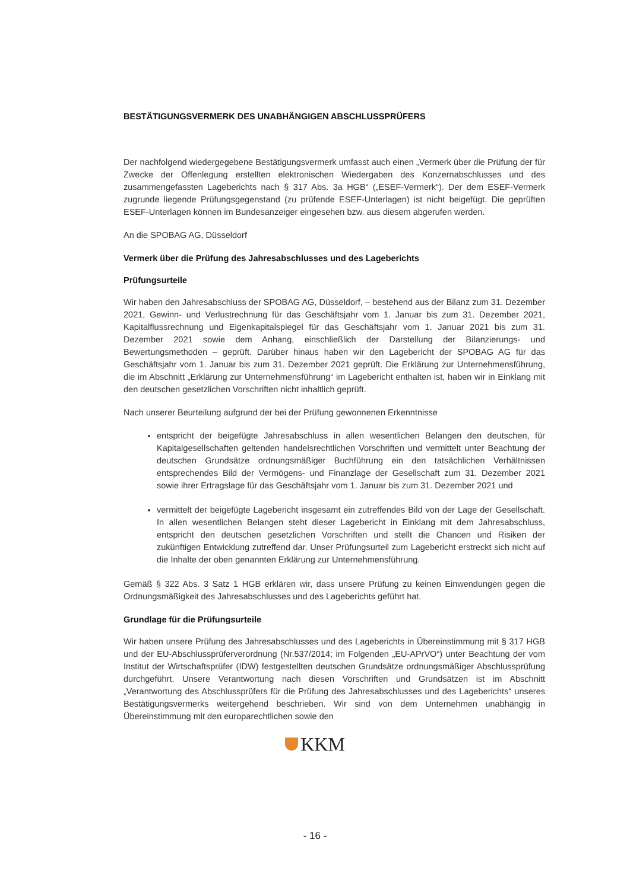BESTÄTIGUNGSVERMERK DES UNABHÄNGIGEN ABSCHLUSSPRÜFERS
Der nachfolgend wiedergegebene Bestätigungsvermerk umfasst auch einen „Vermerk über die Prüfung der für Zwecke der Offenlegung erstellten elektronischen Wiedergaben des Konzernabschlusses und des zusammengefassten Lageberichts nach § 317 Abs. 3a HGB“ („ESEF-Vermerk“). Der dem ESEF-Vermerk zugrunde liegende Prüfungsgegenstand (zu prüfende ESEF-Unterlagen) ist nicht beigefügt. Die geprüften ESEF-Unterlagen können im Bundesanzeiger eingesehen bzw. aus diesem abgerufen werden.
An die SPOBAG AG, Düsseldorf
Vermerk über die Prüfung des Jahresabschlusses und des Lageberichts
Prüfungsurteile
Wir haben den Jahresabschluss der SPOBAG AG, Düsseldorf, – bestehend aus der Bilanz zum 31. Dezember 2021, Gewinn- und Verlustrechnung für das Geschäftsjahr vom 1. Januar bis zum 31. Dezember 2021, Kapitalflussrechnung und Eigenkapitalspiegel für das Geschäftsjahr vom 1. Januar 2021 bis zum 31. Dezember 2021 sowie dem Anhang, einschließlich der Darstellung der Bilanzierungs- und Bewertungsmethoden – geprüft. Darüber hinaus haben wir den Lagebericht der SPOBAG AG für das Geschäftsjahr vom 1. Januar bis zum 31. Dezember 2021 geprüft. Die Erklärung zur Unternehmensführung, die im Abschnitt „Erklärung zur Unternehmensführung“ im Lagebericht enthalten ist, haben wir in Einklang mit den deutschen gesetzlichen Vorschriften nicht inhaltlich geprüft.
Nach unserer Beurteilung aufgrund der bei der Prüfung gewonnenen Erkenntnisse
entspricht der beigefügte Jahresabschluss in allen wesentlichen Belangen den deutschen, für Kapitalgesellschaften geltenden handelsrechtlichen Vorschriften und vermittelt unter Beachtung der deutschen Grundsätze ordnungsmäßiger Buchführung ein den tatsächlichen Verhältnissen entsprechendes Bild der Vermögens- und Finanzlage der Gesellschaft zum 31. Dezember 2021 sowie ihrer Ertragslage für das Geschäftsjahr vom 1. Januar bis zum 31. Dezember 2021 und
vermittelt der beigefügte Lagebericht insgesamt ein zutreffendes Bild von der Lage der Gesellschaft. In allen wesentlichen Belangen steht dieser Lagebericht in Einklang mit dem Jahresabschluss, entspricht den deutschen gesetzlichen Vorschriften und stellt die Chancen und Risiken der zukünftigen Entwicklung zutreffend dar. Unser Prüfungsurteil zum Lagebericht erstreckt sich nicht auf die Inhalte der oben genannten Erklärung zur Unternehmensführung.
Gemäß § 322 Abs. 3 Satz 1 HGB erklären wir, dass unsere Prüfung zu keinen Einwendungen gegen die Ordnungsmäßigkeit des Jahresabschlusses und des Lageberichts geführt hat.
Grundlage für die Prüfungsurteile
Wir haben unsere Prüfung des Jahresabschlusses und des Lageberichts in Übereinstimmung mit § 317 HGB und der EU-Abschlussprüferverordnung (Nr.537/2014; im Folgenden „EU-APrVO“) unter Beachtung der vom Institut der Wirtschaftsprüfer (IDW) festgestellten deutschen Grundsätze ordnungsmäßiger Abschlussprüfung durchgeführt. Unsere Verantwortung nach diesen Vorschriften und Grundsätzen ist im Abschnitt „Verantwortung des Abschlussprüfers für die Prüfung des Jahresabschlusses und des Lageberichts“ unseres Bestätigungsvermerks weitergehend beschrieben. Wir sind von dem Unternehmen unabhängig in Übereinstimmung mit den europarechtlichen sowie den
KKM
- 16 -